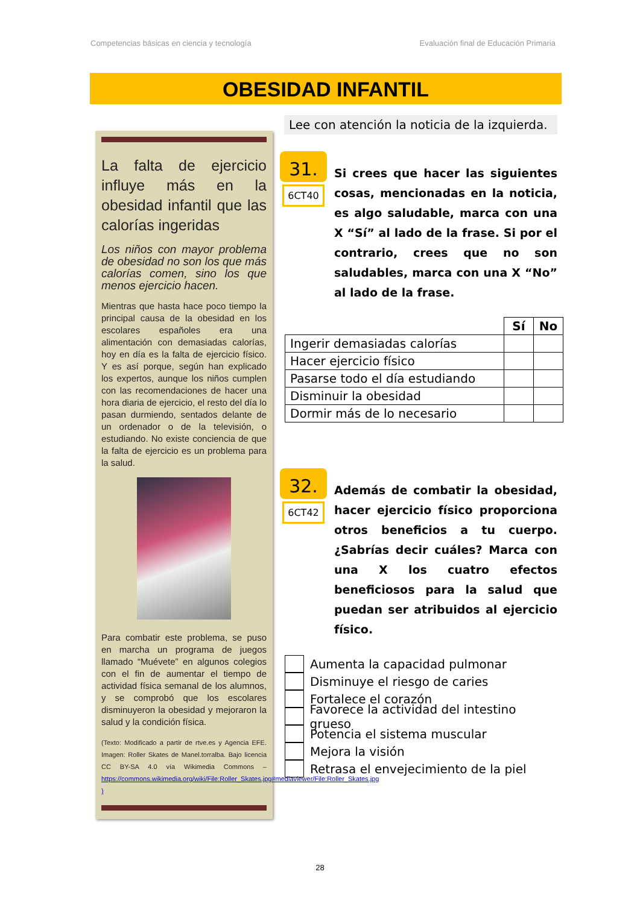Competencias básicas en ciencia y tecnología Evaluación final de Educación Primaria
OBESIDAD INFANTIL
La falta de ejercicio influye más en la obesidad infantil que las calorías ingeridas
Los niños con mayor problema de obesidad no son los que más calorías comen, sino los que menos ejercicio hacen.
Mientras que hasta hace poco tiempo la principal causa de la obesidad en los escolares españoles era una alimentación con demasiadas calorías, hoy en día es la falta de ejercicio físico. Y es así porque, según han explicado los expertos, aunque los niños cumplen con las recomendaciones de hacer una hora diaria de ejercicio, el resto del día lo pasan durmiendo, sentados delante de un ordenador o de la televisión, o estudiando. No existe conciencia de que la falta de ejercicio es un problema para la salud.
Para combatir este problema, se puso en marcha un programa de juegos llamado “Muévete” en algunos colegios con el fin de aumentar el tiempo de actividad física semanal de los alumnos, y se comprobó que los escolares disminuyeron la obesidad y mejoraron la salud y la condición física.
(Texto: Modificado a partir de rtve.es y Agencia EFE. Imagen: Roller Skates de Manel.torralba. Bajo licencia CC BY-SA 4.0 vía Wikimedia Commons – https://commons.wikimedia.org/wiki/File:Roller_Skates.jpg#mediaviewer/File:Roller_Skates.jpg )
Lee con atención la noticia de la izquierda.
31.
6CT40
Si crees que hacer las siguientes cosas, mencionadas en la noticia, es algo saludable, marca con una X “Sí” al lado de la frase. Si por el contrario, crees que no son saludables, marca con una X “No” al lado de la frase.
| | Sí | No |
| --- | --- | --- |
| Ingerir demasiadas calorías | | |
| Hacer ejercicio físico | | |
| Pasarse todo el día estudiando | | |
| Disminuir la obesidad | | |
| Dormir más de lo necesario | | |
32.
6CT42
Además de combatir la obesidad, hacer ejercicio físico proporciona otros beneficios a tu cuerpo. ¿Sabrías decir cuáles? Marca con una X los cuatro efectos beneficiosos para la salud que puedan ser atribuidos al ejercicio físico.
Aumenta la capacidad pulmonar
Disminuye el riesgo de caries
Fortalece el corazón
Favorece la actividad del intestino grueso
Potencia el sistema muscular
Mejora la visión
Retrasa el envejecimiento de la piel
28